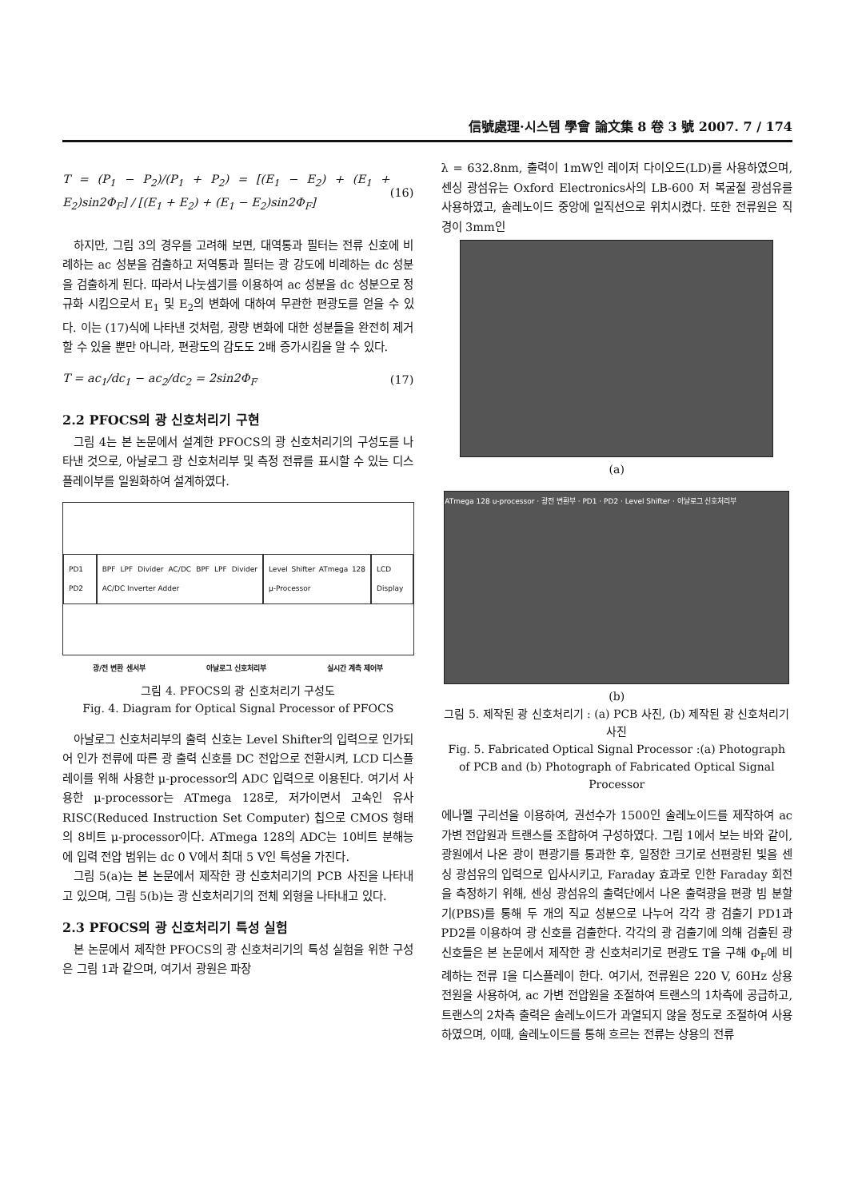信號處理·시스템 學會 論文集 8 卷 3 號 2007. 7 / 174
T = (P<sub>1</sub> − P<sub>2</sub>)/(P<sub>1</sub> + P<sub>2</sub>) = [(E<sub>1</sub> − E<sub>2</sub>) + (E<sub>1</sub> + E<sub>2</sub>)sin2Φ<sub>F</sub>] / [(E<sub>1</sub> + E<sub>2</sub>) + (E<sub>1</sub> − E<sub>2</sub>)sin2Φ<sub>F</sub>] (16)
하지만, 그림 3의 경우를 고려해 보면, 대역통과 필터는 전류 신호에 비례하는 ac 성분을 검출하고 저역통과 필터는 광 강도에 비례하는 dc 성분을 검출하게 된다. 따라서 나눗셈기를 이용하여 ac 성분을 dc 성분으로 정규화 시킴으로서 E<sub>1</sub> 및 E<sub>2</sub>의 변화에 대하여 무관한 편광도를 얻을 수 있다. 이는 (17)식에 나타낸 것처럼, 광량 변화에 대한 성분들을 완전히 제거할 수 있을 뿐만 아니라, 편광도의 감도도 2배 증가시킴을 알 수 있다.
T = ac<sub>1</sub>/dc<sub>1</sub> − ac<sub>2</sub>/dc<sub>2</sub> = 2sin2Φ<sub>F</sub> (17)
2.2 PFOCS의 광 신호처리기 구현
그림 4는 본 논문에서 설계한 PFOCS의 광 신호처리기의 구성도를 나타낸 것으로, 아날로그 광 신호처리부 및 측정 전류를 표시할 수 있는 디스플레이부를 일원화하여 설계하였다.
PD1 PD2
BPF LPF Divider AC/DC BPF LPF Divider AC/DC Inverter Adder
Level Shifter ATmega 128 μ-Processor
LCD Display
광/전 변환 센서부 아날로그 신호처리부 실시간 계측 제어부
그림 4. PFOCS의 광 신호처리기 구성도
Fig. 4. Diagram for Optical Signal Processor of PFOCS
아날로그 신호처리부의 출력 신호는 Level Shifter의 입력으로 인가되어 인가 전류에 따른 광 출력 신호를 DC 전압으로 전환시켜, LCD 디스플레이를 위해 사용한 μ-processor의 ADC 입력으로 이용된다. 여기서 사용한 μ-processor는 ATmega 128로, 저가이면서 고속인 유사 RISC(Reduced Instruction Set Computer) 칩으로 CMOS 형태의 8비트 μ-processor이다. ATmega 128의 ADC는 10비트 분해능에 입력 전압 범위는 dc 0 V에서 최대 5 V인 특성을 가진다.
그림 5(a)는 본 논문에서 제작한 광 신호처리기의 PCB 사진을 나타내고 있으며, 그림 5(b)는 광 신호처리기의 전체 외형을 나타내고 있다.
2.3 PFOCS의 광 신호처리기 특성 실험
본 논문에서 제작한 PFOCS의 광 신호처리기의 특성 실험을 위한 구성은 그림 1과 같으며, 여기서 광원은 파장
λ = 632.8nm, 출력이 1mW인 레이저 다이오드(LD)를 사용하였으며, 센싱 광섬유는 Oxford Electronics사의 LB-600 저 복굴절 광섬유를 사용하였고, 솔레노이드 중앙에 일직선으로 위치시켰다. 또한 전류원은 직경이 3mm인
(a)
ATmega 128 u-processor · 광전 변환부 · PD1 · PD2 · Level Shifter · 아날로그 신호처리부
(b)
그림 5. 제작된 광 신호처리기 : (a) PCB 사진, (b) 제작된 광 신호처리기 사진
Fig. 5. Fabricated Optical Signal Processor :(a) Photograph of PCB and (b) Photograph of Fabricated Optical Signal Processor
에나멜 구리선을 이용하여, 권선수가 1500인 솔레노이드를 제작하여 ac 가변 전압원과 트랜스를 조합하여 구성하였다. 그림 1에서 보는 바와 같이, 광원에서 나온 광이 편광기를 통과한 후, 일정한 크기로 선편광된 빛을 센싱 광섬유의 입력으로 입사시키고, Faraday 효과로 인한 Faraday 회전을 측정하기 위해, 센싱 광섬유의 출력단에서 나온 출력광을 편광 빔 분할기(PBS)를 통해 두 개의 직교 성분으로 나누어 각각 광 검출기 PD1과 PD2를 이용하여 광 신호를 검출한다. 각각의 광 검출기에 의해 검출된 광 신호들은 본 논문에서 제작한 광 신호처리기로 편광도 T을 구해 Φ<sub>F</sub>에 비례하는 전류 I을 디스플레이 한다. 여기서, 전류원은 220 V, 60Hz 상용 전원을 사용하여, ac 가변 전압원을 조절하여 트랜스의 1차측에 공급하고, 트랜스의 2차측 출력은 솔레노이드가 과열되지 않을 정도로 조절하여 사용하였으며, 이때, 솔레노이드를 통해 흐르는 전류는 상용의 전류